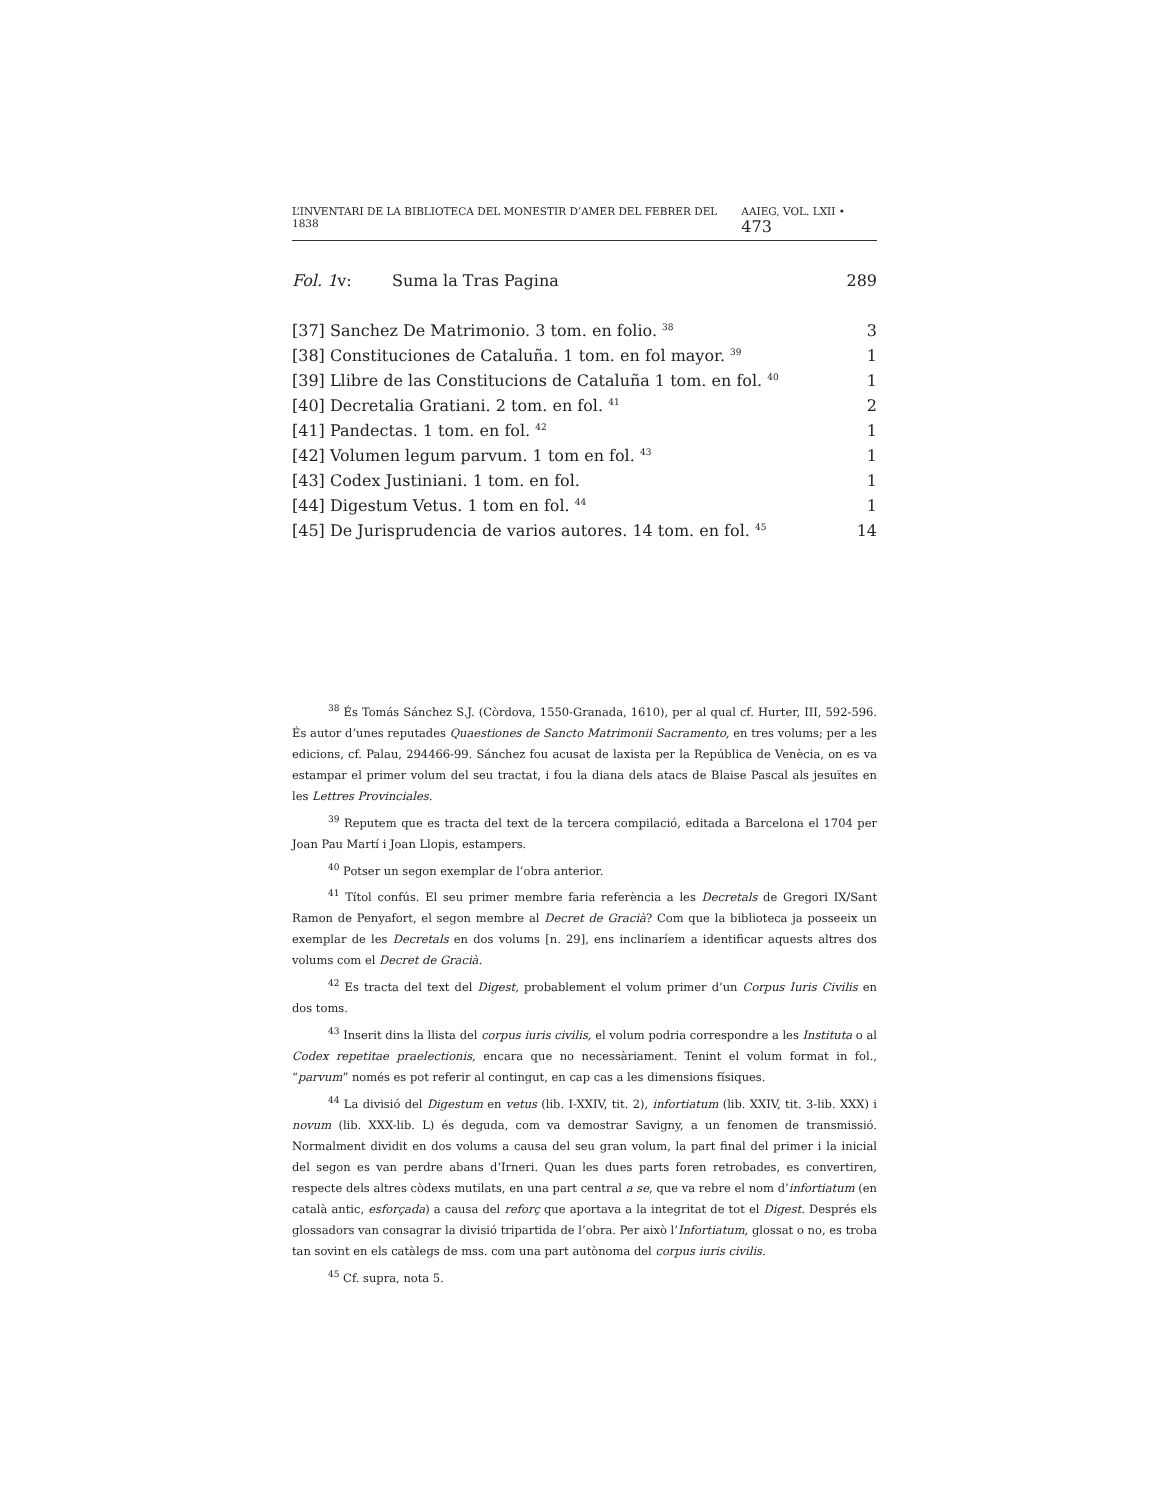L’INVENTARI DE LA BIBLIOTECA DEL MONESTIR D’AMER DEL FEBRER DEL 1838 AAIEG, VOL. LXII • 473
| Fol. 1 v: | Suma la Tras Pagina | 289 |
| [37] Sanchez De Matrimonio. 3 tom. en folio. <sup>38</sup> | | 3 |
| [38] Constituciones de Cataluña. 1 tom. en fol mayor. <sup>39</sup> | | 1 |
| [39] Llibre de las Constitucions de Cataluña 1 tom. en fol. <sup>40</sup> | | 1 |
| [40] Decretalia Gratiani. 2 tom. en fol. <sup>41</sup> | | 2 |
| [41] Pandectas. 1 tom. en fol. <sup>42</sup> | | 1 |
| [42] Volumen legum parvum. 1 tom en fol. <sup>43</sup> | | 1 |
| [43] Codex Justiniani. 1 tom. en fol. | | 1 |
| [44] Digestum Vetus. 1 tom en fol. <sup>44</sup> | | 1 |
| [45] De Jurisprudencia de varios autores. 14 tom. en fol. <sup>45</sup> | | 14 |
<sup>38</sup> És Tomás Sánchez S.J. (Còrdova, 1550-Granada, 1610), per al qual cf. Hurter, III, 592-596. És autor d’unes reputades Quaestiones de Sancto Matrimonii Sacramento, en tres volums; per a les edicions, cf. Palau, 294466-99. Sánchez fou acusat de laxista per la República de Venècia, on es va estampar el primer volum del seu tractat, i fou la diana dels atacs de Blaise Pascal als jesuïtes en les Lettres Provinciales.
<sup>39</sup> Reputem que es tracta del text de la tercera compilació, editada a Barcelona el 1704 per Joan Pau Martí i Joan Llopis, estampers.
<sup>40</sup> Potser un segon exemplar de l’obra anterior.
<sup>41</sup> Títol confús. El seu primer membre faria referència a les Decretals de Gregori IX/Sant Ramon de Penyafort, el segon membre al Decret de Gracià? Com que la biblioteca ja posseeix un exemplar de les Decretals en dos volums [n. 29], ens inclinaríem a identificar aquests altres dos volums com el Decret de Gracià.
<sup>42</sup> Es tracta del text del Digest, probablement el volum primer d’un Corpus Iuris Civilis en dos toms.
<sup>43</sup> Inserit dins la llista del corpus iuris civilis, el volum podria correspondre a les Instituta o al Codex repetitae praelectionis, encara que no necessàriament. Tenint el volum format in fol., “parvum” només es pot referir al contingut, en cap cas a les dimensions físiques.
<sup>44</sup> La divisió del Digestum en vetus (lib. I-XXIV, tit. 2), infortiatum (lib. XXIV, tit. 3-lib. XXX) i novum (lib. XXX-lib. L) és deguda, com va demostrar Savigny, a un fenomen de transmissió. Normalment dividit en dos volums a causa del seu gran volum, la part final del primer i la inicial del segon es van perdre abans d’Irneri. Quan les dues parts foren retrobades, es convertiren, respecte dels altres còdexs mutilats, en una part central a se, que va rebre el nom d’infortiatum (en català antic, esforçada) a causa del reforç que aportava a la integritat de tot el Digest. Després els glossadors van consagrar la divisió tripartida de l’obra. Per això l’Infortiatum, glossat o no, es troba tan sovint en els catàlegs de mss. com una part autònoma del corpus iuris civilis.
<sup>45</sup> Cf. supra, nota 5.